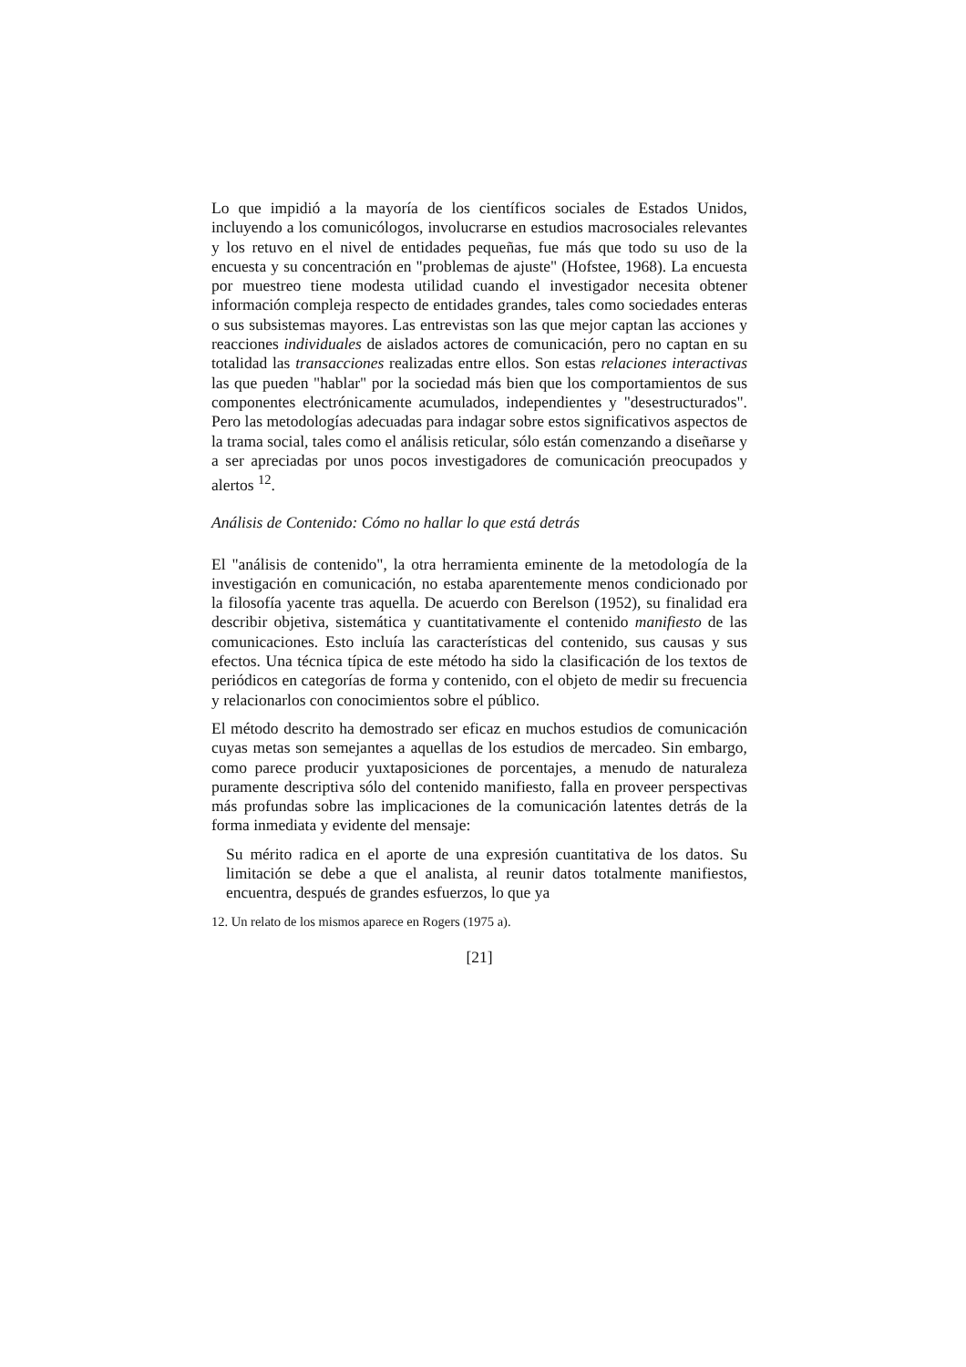Lo que impidió a la mayoría de los científicos sociales de Estados Unidos, incluyendo a los comunicólogos, involucrarse en estudios macrosociales relevantes y los retuvo en el nivel de entidades pequeñas, fue más que todo su uso de la encuesta y su concentración en "problemas de ajuste" (Hofstee, 1968). La encuesta por muestreo tiene modesta utilidad cuando el investigador necesita obtener información compleja respecto de entidades grandes, tales como sociedades enteras o sus subsistemas mayores. Las entrevistas son las que mejor captan las acciones y reacciones individuales de aislados actores de comunicación, pero no captan en su totalidad las transacciones realizadas entre ellos. Son estas relaciones interactivas las que pueden "hablar" por la sociedad más bien que los comportamientos de sus componentes electrónicamente acumulados, independientes y "desestructurados". Pero las metodologías adecuadas para indagar sobre estos significativos aspectos de la trama social, tales como el análisis reticular, sólo están comenzando a diseñarse y a ser apreciadas por unos pocos investigadores de comunicación preocupados y alertos <sup>12</sup>.
Análisis de Contenido: Cómo no hallar lo que está detrás
El "análisis de contenido", la otra herramienta eminente de la metodología de la investigación en comunicación, no estaba aparentemente menos condicionado por la filosofía yacente tras aquella. De acuerdo con Berelson (1952), su finalidad era describir objetiva, sistemática y cuantitativamente el contenido manifiesto de las comunicaciones. Esto incluía las características del contenido, sus causas y sus efectos. Una técnica típica de este método ha sido la clasificación de los textos de periódicos en categorías de forma y contenido, con el objeto de medir su frecuencia y relacionarlos con conocimientos sobre el público.
El método descrito ha demostrado ser eficaz en muchos estudios de comunicación cuyas metas son semejantes a aquellas de los estudios de mercadeo. Sin embargo, como parece producir yuxtaposiciones de porcentajes, a menudo de naturaleza puramente descriptiva sólo del contenido manifiesto, falla en proveer perspectivas más profundas sobre las implicaciones de la comunicación latentes detrás de la forma inmediata y evidente del mensaje:
Su mérito radica en el aporte de una expresión cuantitativa de los datos. Su limitación se debe a que el analista, al reunir datos totalmente manifiestos, encuentra, después de grandes esfuerzos, lo que ya
12. Un relato de los mismos aparece en Rogers (1975 a).
[21]